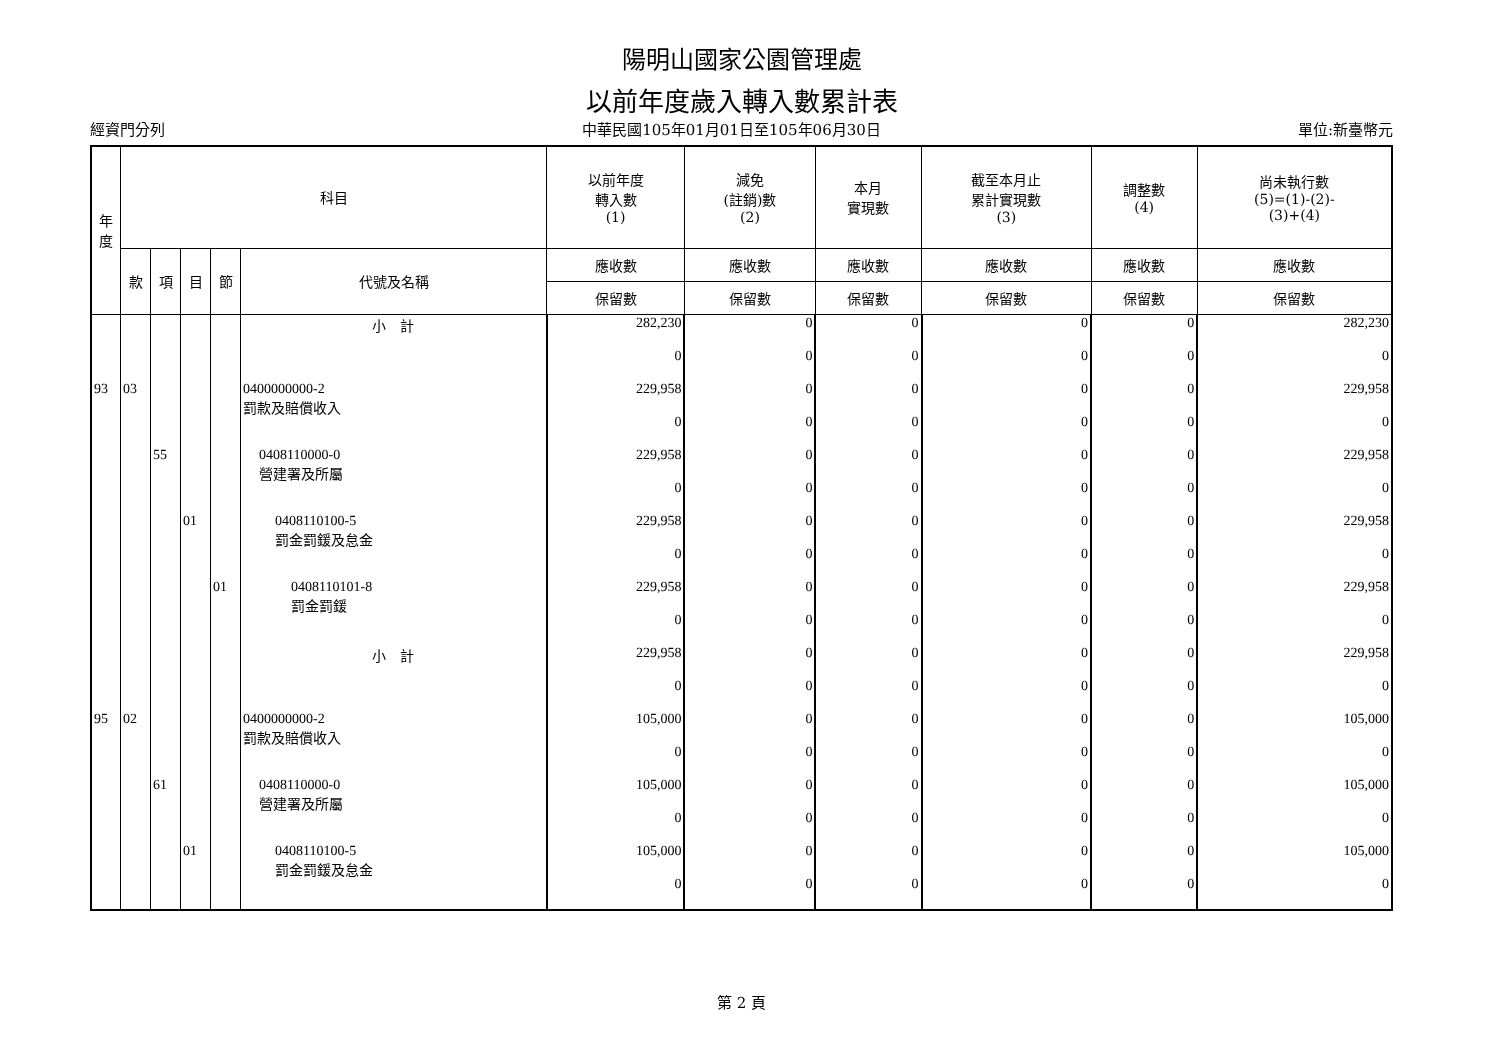陽明山國家公園管理處
以前年度歲入轉入數累計表
經資門分列 中華民國105年01月01日至105年06月30日 單位:新臺幣元
| 年 度 | 科目 | | | | | 以前年度 轉入數 (1) | 減免 (註銷)數 (2) | 本月 實現數 | 截至本月止 累計實現數 (3) | 調整數 (4) | 尚未執行數 (5)=(1)-(2)- (3)+(4) |
| --- | --- | --- | --- | --- | --- | --- | --- | --- | --- | --- | --- |
| | 款 | 項 | 目 | 節 | 代號及名稱 | 應收數 | 應收數 | 應收數 | 應收數 | 應收數 | 應收數 |
| | | | | | | 保留數 | 保留數 | 保留數 | 保留數 | 保留數 | 保留數 |
| | | | | | 小 計 | 282,230 | 0 | 0 | 0 | 0 | 282,230 |
| | | | | | | 0 | 0 | 0 | 0 | 0 | 0 |
| 93 | 03 | | | | 0400000000-2 罰款及賠償收入 | 229,958 | 0 | 0 | 0 | 0 | 229,958 |
| | | | | | | 0 | 0 | 0 | 0 | 0 | 0 |
| | | 55 | | | 0408110000-0 營建署及所屬 | 229,958 | 0 | 0 | 0 | 0 | 229,958 |
| | | | | | | 0 | 0 | 0 | 0 | 0 | 0 |
| | | | 01 | | 0408110100-5 罰金罰鍰及怠金 | 229,958 | 0 | 0 | 0 | 0 | 229,958 |
| | | | | | | 0 | 0 | 0 | 0 | 0 | 0 |
| | | | | 01 | 0408110101-8 罰金罰鍰 | 229,958 | 0 | 0 | 0 | 0 | 229,958 |
| | | | | | | 0 | 0 | 0 | 0 | 0 | 0 |
| | | | | | 小 計 | 229,958 | 0 | 0 | 0 | 0 | 229,958 |
| | | | | | | 0 | 0 | 0 | 0 | 0 | 0 |
| 95 | 02 | | | | 0400000000-2 罰款及賠償收入 | 105,000 | 0 | 0 | 0 | 0 | 105,000 |
| | | | | | | 0 | 0 | 0 | 0 | 0 | 0 |
| | | 61 | | | 0408110000-0 營建署及所屬 | 105,000 | 0 | 0 | 0 | 0 | 105,000 |
| | | | | | | 0 | 0 | 0 | 0 | 0 | 0 |
| | | | 01 | | 0408110100-5 罰金罰鍰及怠金 | 105,000 | 0 | 0 | 0 | 0 | 105,000 |
| | | | | | | 0 | 0 | 0 | 0 | 0 | 0 |
第 2 頁